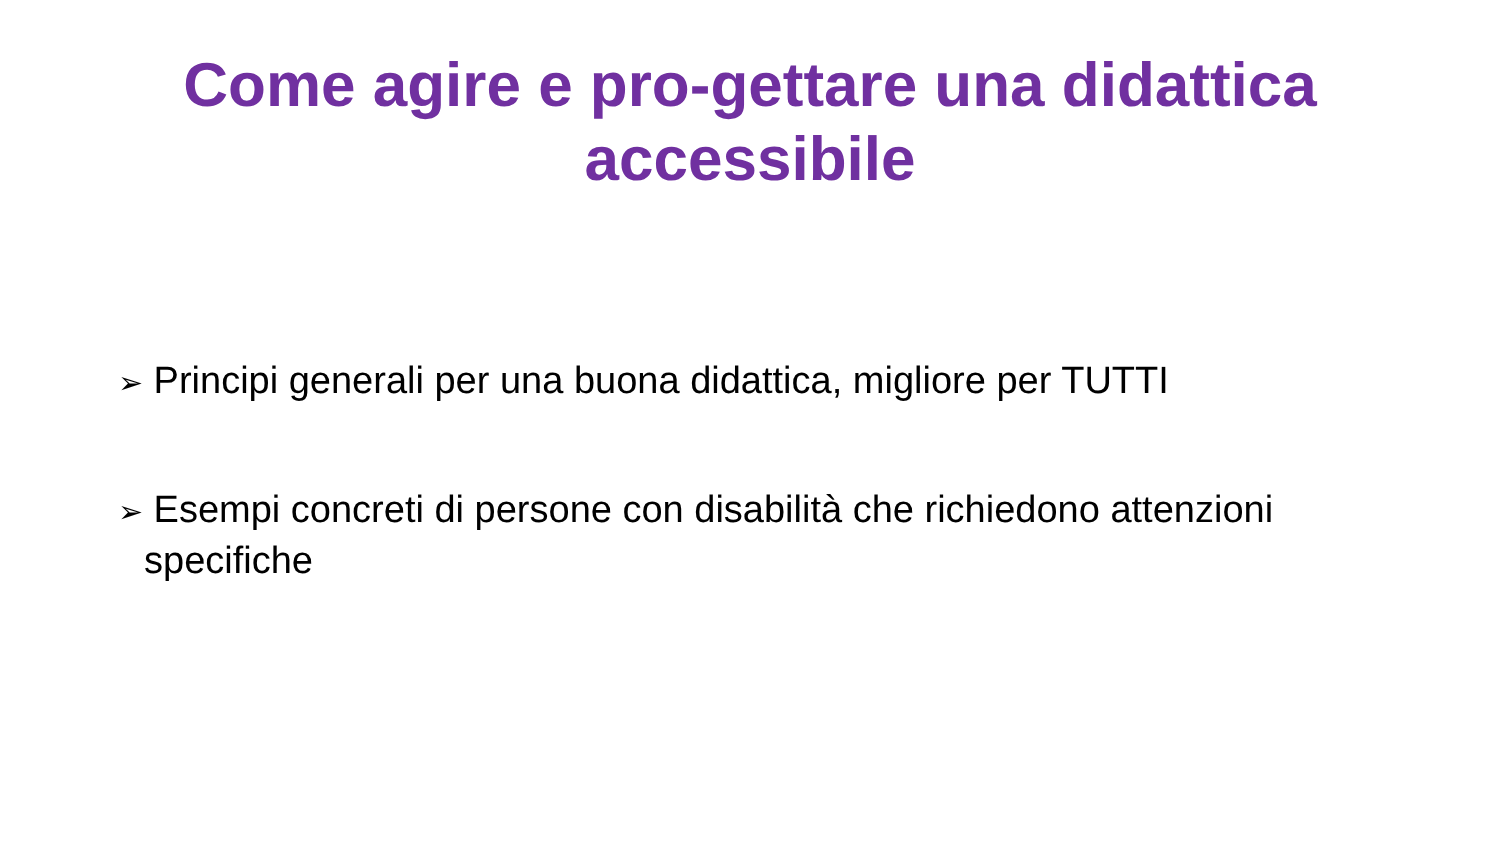Come agire e pro-gettare una didattica
accessibile
➢ Principi generali per una buona didattica, migliore per TUTTI
➢ Esempi concreti di persone con disabilità che richiedono attenzioni specifiche